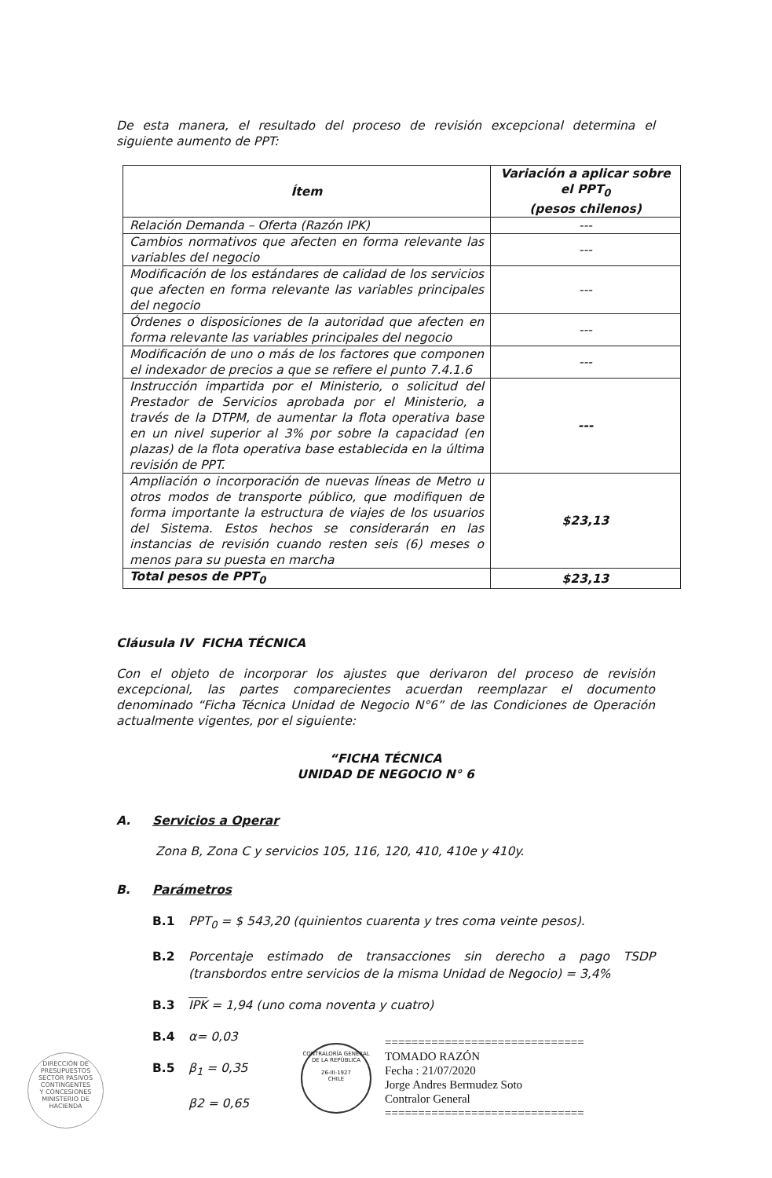De esta manera, el resultado del proceso de revisión excepcional determina el siguiente aumento de PPT:
| Ítem | Variación a aplicar sobre el PPT<sub>0</sub> (pesos chilenos) |
| --- | --- |
| Relación Demanda – Oferta (Razón IPK) | --- |
| Cambios normativos que afecten en forma relevante las variables del negocio | --- |
| Modificación de los estándares de calidad de los servicios que afecten en forma relevante las variables principales del negocio | --- |
| Órdenes o disposiciones de la autoridad que afecten en forma relevante las variables principales del negocio | --- |
| Modificación de uno o más de los factores que componen el indexador de precios a que se refiere el punto 7.4.1.6 | --- |
| Instrucción impartida por el Ministerio, o solicitud del Prestador de Servicios aprobada por el Ministerio, a través de la DTPM, de aumentar la flota operativa base en un nivel superior al 3% por sobre la capacidad (en plazas) de la flota operativa base establecida en la última revisión de PPT. | --- |
| Ampliación o incorporación de nuevas líneas de Metro u otros modos de transporte público, que modifiquen de forma importante la estructura de viajes de los usuarios del Sistema. Estos hechos se considerarán en las instancias de revisión cuando resten seis (6) meses o menos para su puesta en marcha | $23,13 |
| Total pesos de PPT<sub>0</sub> | $23,13 |
Cláusula IV FICHA TÉCNICA
Con el objeto de incorporar los ajustes que derivaron del proceso de revisión excepcional, las partes comparecientes acuerdan reemplazar el documento denominado “Ficha Técnica Unidad de Negocio N°6” de las Condiciones de Operación actualmente vigentes, por el siguiente:
“FICHA TÉCNICA
UNIDAD DE NEGOCIO N° 6
A. Servicios a Operar
Zona B, Zona C y servicios 105, 116, 120, 410, 410e y 410y.
B. Parámetros
B.1 PPT<sub>0</sub> = $ 543,20 (quinientos cuarenta y tres coma veinte pesos).
B.2 Porcentaje estimado de transacciones sin derecho a pago TSDP (transbordos entre servicios de la misma Unidad de Negocio) = 3,4%
B.3 IPK = 1,94 (uno coma noventa y cuatro)
B.4 α= 0,03
B.5 β<sub>1</sub> = 0,35
β2 = 0,65
DIRECCIÓN DE PRESUPUESTOS
SECTOR PASIVOS
CONTINGENTES
Y CONCESIONES
MINISTERIO DE HACIENDA
CONTRALORÍA GENERAL DE LA REPÚBLICA
26-III-1927
CHILE
==============================
TOMADO RAZÓN
Fecha : 21/07/2020
Jorge Andres Bermudez Soto
Contralor General
==============================